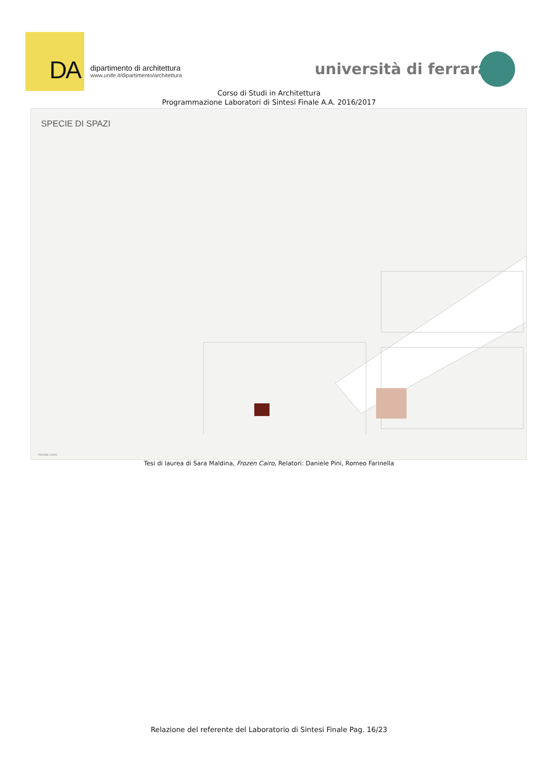DA
dipartimento di architettura
www.unife.it/dipartimento/architettura
università di ferrara
Corso di Studi in Architettura
Programmazione Laboratori di Sintesi Finale A.A. 2016/2017
SPECIE DI SPAZI
FROZEN CAIRO
Tesi di laurea di Sara Maldina, Frozen Cairo, Relatori: Daniele Pini, Romeo Farinella
Relazione del referente del Laboratorio di Sintesi Finale Pag. 16/23